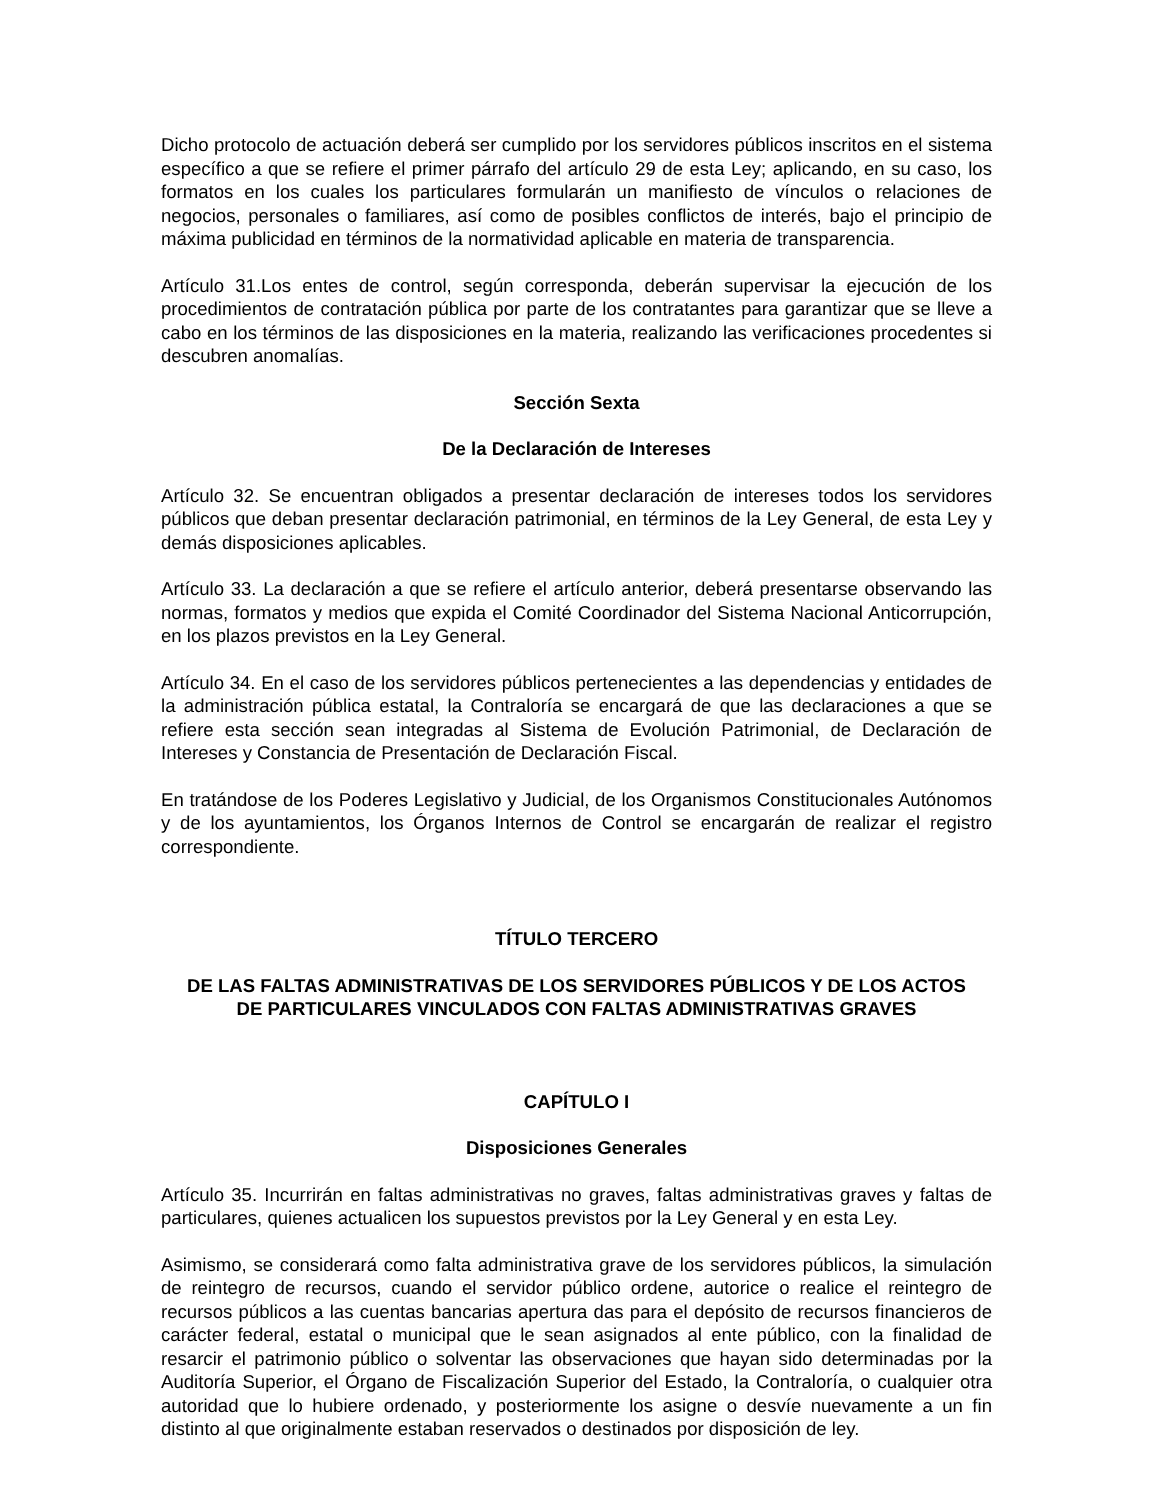Dicho protocolo de actuación deberá ser cumplido por los servidores públicos inscritos en el sistema específico a que se refiere el primer párrafo del artículo 29 de esta Ley; aplicando, en su caso, los formatos en los cuales los particulares formularán un manifiesto de vínculos o relaciones de negocios, personales o familiares, así como de posibles conflictos de interés, bajo el principio de máxima publicidad en términos de la normatividad aplicable en materia de transparencia.
Artículo 31.Los entes de control, según corresponda, deberán supervisar la ejecución de los procedimientos de contratación pública por parte de los contratantes para garantizar que se lleve a cabo en los términos de las disposiciones en la materia, realizando las verificaciones procedentes si descubren anomalías.
Sección Sexta
De la Declaración de Intereses
Artículo 32. Se encuentran obligados a presentar declaración de intereses todos los servidores públicos que deban presentar declaración patrimonial, en términos de la Ley General, de esta Ley y demás disposiciones aplicables.
Artículo 33. La declaración a que se refiere el artículo anterior, deberá presentarse observando las normas, formatos y medios que expida el Comité Coordinador del Sistema Nacional Anticorrupción, en los plazos previstos en la Ley General.
Artículo 34. En el caso de los servidores públicos pertenecientes a las dependencias y entidades de la administración pública estatal, la Contraloría se encargará de que las declaraciones a que se refiere esta sección sean integradas al Sistema de Evolución Patrimonial, de Declaración de Intereses y Constancia de Presentación de Declaración Fiscal.
En tratándose de los Poderes Legislativo y Judicial, de los Organismos Constitucionales Autónomos y de los ayuntamientos, los Órganos Internos de Control se encargarán de realizar el registro correspondiente.
TÍTULO TERCERO
DE LAS FALTAS ADMINISTRATIVAS DE LOS SERVIDORES PÚBLICOS Y DE LOS ACTOS
DE PARTICULARES VINCULADOS CON FALTAS ADMINISTRATIVAS GRAVES
CAPÍTULO I
Disposiciones Generales
Artículo 35. Incurrirán en faltas administrativas no graves, faltas administrativas graves y faltas de particulares, quienes actualicen los supuestos previstos por la Ley General y en esta Ley.
Asimismo, se considerará como falta administrativa grave de los servidores públicos, la simulación de reintegro de recursos, cuando el servidor público ordene, autorice o realice el reintegro de recursos públicos a las cuentas bancarias apertura das para el depósito de recursos financieros de carácter federal, estatal o municipal que le sean asignados al ente público, con la finalidad de resarcir el patrimonio público o solventar las observaciones que hayan sido determinadas por la Auditoría Superior, el Órgano de Fiscalización Superior del Estado, la Contraloría, o cualquier otra autoridad que lo hubiere ordenado, y posteriormente los asigne o desvíe nuevamente a un fin distinto al que originalmente estaban reservados o destinados por disposición de ley.